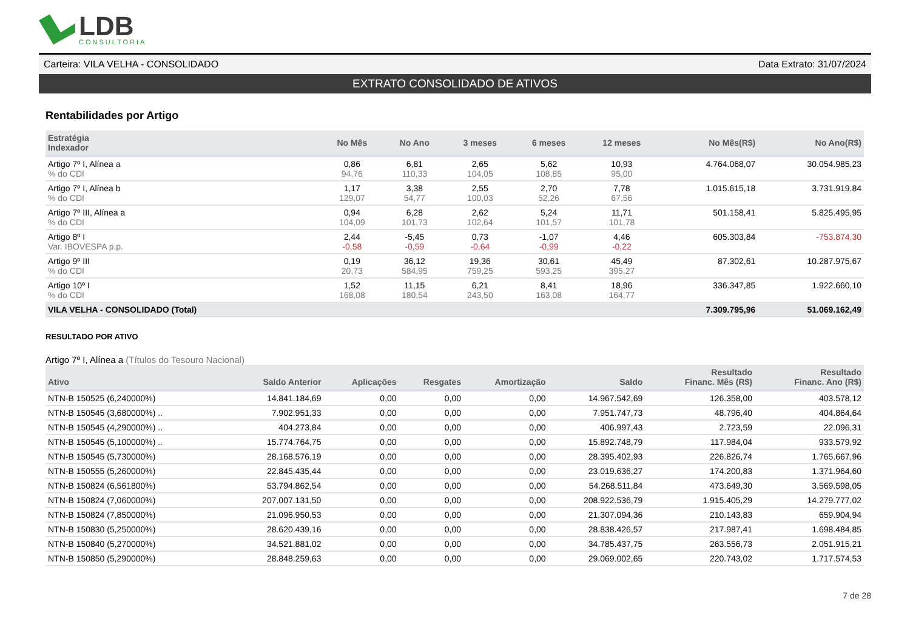LDB
CONSULTORIA
Carteira: VILA VELHA - CONSOLIDADO Data Extrato: 31/07/2024
EXTRATO CONSOLIDADO DE ATIVOS
Rentabilidades por Artigo
| Estratégia Indexador | No Mês | No Ano | 3 meses | 6 meses | 12 meses | No Mês(R$) | No Ano(R$) |
| --- | --- | --- | --- | --- | --- | --- | --- |
| Artigo 7º I, Alínea a % do CDI | 0,86 94,76 | 6,81 110,33 | 2,65 104,05 | 5,62 108,85 | 10,93 95,00 | 4.764.068,07 | 30.054.985,23 |
| Artigo 7º I, Alínea b % do CDI | 1,17 129,07 | 3,38 54,77 | 2,55 100,03 | 2,70 52,26 | 7,78 67,56 | 1.015.615,18 | 3.731.919,84 |
| Artigo 7º III, Alínea a % do CDI | 0,94 104,09 | 6,28 101,73 | 2,62 102,64 | 5,24 101,57 | 11,71 101,78 | 501.158,41 | 5.825.495,95 |
| Artigo 8º I Var. IBOVESPA p.p. | 2,44 -0,58 | -5,45 -0,59 | 0,73 -0,64 | -1,07 -0,99 | 4,46 -0,22 | 605.303,84 | -753.874,30 |
| Artigo 9º III % do CDI | 0,19 20,73 | 36,12 584,95 | 19,36 759,25 | 30,61 593,25 | 45,49 395,27 | 87.302,61 | 10.287.975,67 |
| Artigo 10º I % do CDI | 1,52 168,08 | 11,15 180,54 | 6,21 243,50 | 8,41 163,08 | 18,96 164,77 | 336.347,85 | 1.922.660,10 |
| VILA VELHA - CONSOLIDADO (Total) | | | | | | 7.309.795,96 | 51.069.162,49 |
RESULTADO POR ATIVO
Artigo 7º I, Alínea a (Títulos do Tesouro Nacional)
| Ativo | Saldo Anterior | Aplicações | Resgates | Amortização | Saldo | Resultado Financ. Mês (R$) | Resultado Financ. Ano (R$) |
| --- | --- | --- | --- | --- | --- | --- | --- |
| NTN-B 150525 (6,240000%) | 14.841.184,69 | 0,00 | 0,00 | 0,00 | 14.967.542,69 | 126.358,00 | 403.578,12 |
| NTN-B 150545 (3,680000%) .. | 7.902.951,33 | 0,00 | 0,00 | 0,00 | 7.951.747,73 | 48.796,40 | 404.864,64 |
| NTN-B 150545 (4,290000%) .. | 404.273,84 | 0,00 | 0,00 | 0,00 | 406.997,43 | 2.723,59 | 22.096,31 |
| NTN-B 150545 (5,100000%) .. | 15.774.764,75 | 0,00 | 0,00 | 0,00 | 15.892.748,79 | 117.984,04 | 933.579,92 |
| NTN-B 150545 (5,730000%) | 28.168.576,19 | 0,00 | 0,00 | 0,00 | 28.395.402,93 | 226.826,74 | 1.765.667,96 |
| NTN-B 150555 (5,260000%) | 22.845.435,44 | 0,00 | 0,00 | 0,00 | 23.019.636,27 | 174.200,83 | 1.371.964,60 |
| NTN-B 150824 (6,561800%) | 53.794.862,54 | 0,00 | 0,00 | 0,00 | 54.268.511,84 | 473.649,30 | 3.569.598,05 |
| NTN-B 150824 (7,060000%) | 207.007.131,50 | 0,00 | 0,00 | 0,00 | 208.922.536,79 | 1.915.405,29 | 14.279.777,02 |
| NTN-B 150824 (7,850000%) | 21.096.950,53 | 0,00 | 0,00 | 0,00 | 21.307.094,36 | 210.143,83 | 659.904,94 |
| NTN-B 150830 (5,250000%) | 28.620.439,16 | 0,00 | 0,00 | 0,00 | 28.838.426,57 | 217.987,41 | 1.698.484,85 |
| NTN-B 150840 (5,270000%) | 34.521.881,02 | 0,00 | 0,00 | 0,00 | 34.785.437,75 | 263.556,73 | 2.051.915,21 |
| NTN-B 150850 (5,290000%) | 28.848.259,63 | 0,00 | 0,00 | 0,00 | 29.069.002,65 | 220.743,02 | 1.717.574,53 |
7 de 28